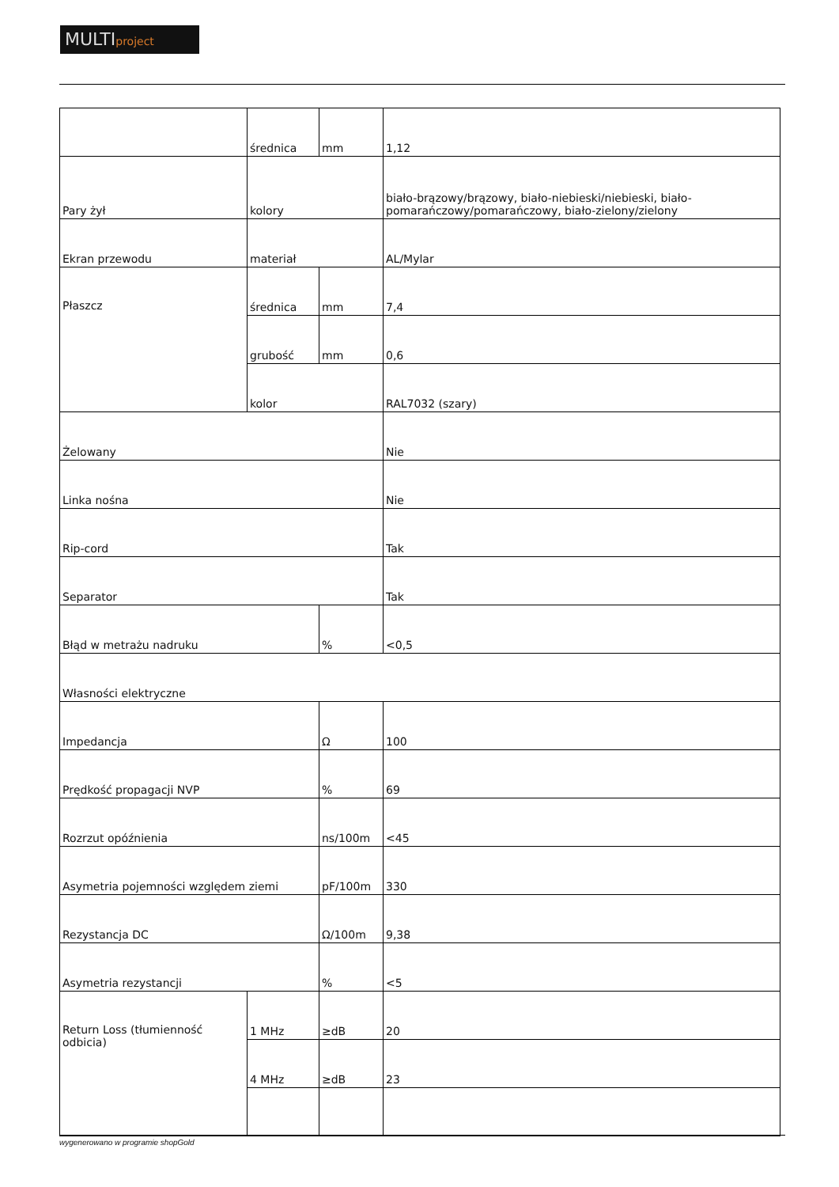MULTIproject
| | średnica | mm | 1,12 |
| Pary żył | kolory | | biało-brązowy/brązowy, biało-niebieski/niebieski, biało-pomarańczowy/pomarańczowy, biało-zielony/zielony |
| Ekran przewodu | materiał | | AL/Mylar |
| Płaszcz | średnica | mm | 7,4 |
| | grubość | mm | 0,6 |
| | kolor | | RAL7032 (szary) |
| Żelowany | | | Nie |
| Linka nośna | | | Nie |
| Rip-cord | | | Tak |
| Separator | | | Tak |
| Błąd w metrażu nadruku | | % | <0,5 |
| Własności elektryczne | | | |
| Impedancja | | Ω | 100 |
| Prędkość propagacji NVP | | % | 69 |
| Rozrzut opóźnienia | | ns/100m | <45 |
| Asymetria pojemności względem ziemi | | pF/100m | 330 |
| Rezystancja DC | | Ω/100m | 9,38 |
| Asymetria rezystancji | | % | <5 |
| Return Loss (tłumienność odbicia) | 1 MHz | ≥dB | 20 |
| | 4 MHz | ≥dB | 23 |
wygenerowano w programie shopGold